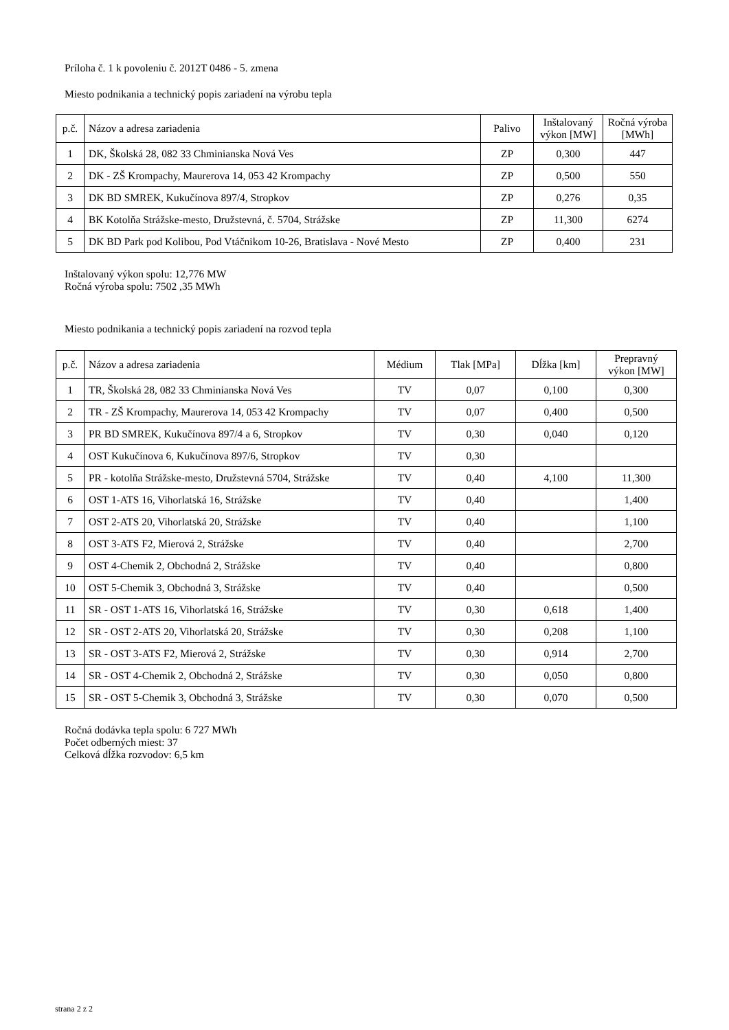Príloha č. 1 k povoleniu č. 2012T 0486 - 5. zmena
Miesto podnikania a technický popis zariadení na výrobu tepla
| p.č. | Názov a adresa zariadenia | Palivo | Inštalovaný výkon [MW] | Ročná výroba [MWh] |
| --- | --- | --- | --- | --- |
| 1 | DK, Školská 28, 082 33 Chminianska Nová Ves | ZP | 0,300 | 447 |
| 2 | DK - ZŠ Krompachy, Maurerova 14, 053 42 Krompachy | ZP | 0,500 | 550 |
| 3 | DK BD SMREK, Kukučínova 897/4, Stropkov | ZP | 0,276 | 0,35 |
| 4 | BK Kotolňa Strážske-mesto, Družstevná, č. 5704, Strážske | ZP | 11,300 | 6274 |
| 5 | DK BD Park pod Kolibou, Pod Vtáčnikom 10-26, Bratislava - Nové Mesto | ZP | 0,400 | 231 |
Inštalovaný výkon spolu: 12,776 MW
Ročná výroba spolu: 7502 ,35 MWh
Miesto podnikania a technický popis zariadení na rozvod tepla
| p.č. | Názov a adresa zariadenia | Médium | Tlak [MPa] | Dĺžka [km] | Prepravný výkon [MW] |
| --- | --- | --- | --- | --- | --- |
| 1 | TR, Školská 28, 082 33 Chminianska Nová Ves | TV | 0,07 | 0,100 | 0,300 |
| 2 | TR - ZŠ Krompachy, Maurerova 14, 053 42 Krompachy | TV | 0,07 | 0,400 | 0,500 |
| 3 | PR BD SMREK, Kukučínova 897/4 a 6, Stropkov | TV | 0,30 | 0,040 | 0,120 |
| 4 | OST Kukučínova 6, Kukučínova 897/6, Stropkov | TV | 0,30 | | |
| 5 | PR - kotolňa Strážske-mesto, Družstevná 5704, Strážske | TV | 0,40 | 4,100 | 11,300 |
| 6 | OST 1-ATS 16, Vihorlatská 16, Strážske | TV | 0,40 | | 1,400 |
| 7 | OST 2-ATS 20, Vihorlatská 20, Strážske | TV | 0,40 | | 1,100 |
| 8 | OST 3-ATS F2, Mierová 2, Strážske | TV | 0,40 | | 2,700 |
| 9 | OST 4-Chemik 2, Obchodná 2, Strážske | TV | 0,40 | | 0,800 |
| 10 | OST 5-Chemik 3, Obchodná 3, Strážske | TV | 0,40 | | 0,500 |
| 11 | SR - OST 1-ATS 16, Vihorlatská 16, Strážske | TV | 0,30 | 0,618 | 1,400 |
| 12 | SR - OST 2-ATS 20, Vihorlatská 20, Strážske | TV | 0,30 | 0,208 | 1,100 |
| 13 | SR - OST 3-ATS F2, Mierová 2, Strážske | TV | 0,30 | 0,914 | 2,700 |
| 14 | SR - OST 4-Chemik 2, Obchodná 2, Strážske | TV | 0,30 | 0,050 | 0,800 |
| 15 | SR - OST 5-Chemik 3, Obchodná 3, Strážske | TV | 0,30 | 0,070 | 0,500 |
Ročná dodávka tepla spolu: 6 727 MWh
Počet odberných miest: 37
Celková dĺžka rozvodov: 6,5 km
strana 2 z 2